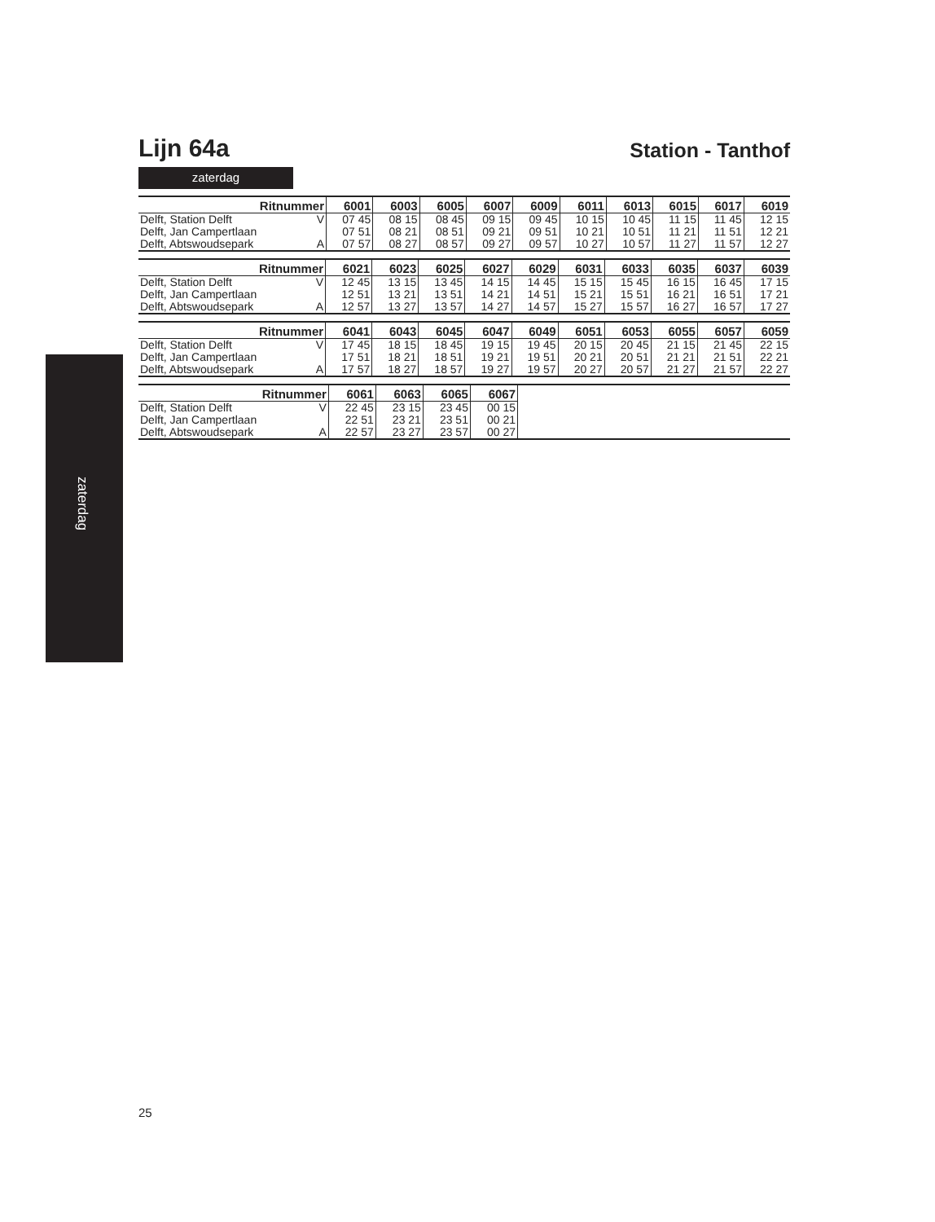zaterdag
Lijn 64a
Station - Tanthof
zaterdag
| Ritnummer | | 6001 | 6003 | 6005 | 6007 | 6009 | 6011 | 6013 | 6015 | 6017 | 6019 |
| --- | --- | --- | --- | --- | --- | --- | --- | --- | --- | --- | --- |
| Delft, Station Delft | V | 07 45 | 08 15 | 08 45 | 09 15 | 09 45 | 10 15 | 10 45 | 11 15 | 11 45 | 12 15 |
| Delft, Jan Campertlaan | | 07 51 | 08 21 | 08 51 | 09 21 | 09 51 | 10 21 | 10 51 | 11 21 | 11 51 | 12 21 |
| Delft, Abtswoudsepark | A | 07 57 | 08 27 | 08 57 | 09 27 | 09 57 | 10 27 | 10 57 | 11 27 | 11 57 | 12 27 |
| Ritnummer | | 6021 | 6023 | 6025 | 6027 | 6029 | 6031 | 6033 | 6035 | 6037 | 6039 |
| --- | --- | --- | --- | --- | --- | --- | --- | --- | --- | --- | --- |
| Delft, Station Delft | V | 12 45 | 13 15 | 13 45 | 14 15 | 14 45 | 15 15 | 15 45 | 16 15 | 16 45 | 17 15 |
| Delft, Jan Campertlaan | | 12 51 | 13 21 | 13 51 | 14 21 | 14 51 | 15 21 | 15 51 | 16 21 | 16 51 | 17 21 |
| Delft, Abtswoudsepark | A | 12 57 | 13 27 | 13 57 | 14 27 | 14 57 | 15 27 | 15 57 | 16 27 | 16 57 | 17 27 |
| Ritnummer | | 6041 | 6043 | 6045 | 6047 | 6049 | 6051 | 6053 | 6055 | 6057 | 6059 |
| --- | --- | --- | --- | --- | --- | --- | --- | --- | --- | --- | --- |
| Delft, Station Delft | V | 17 45 | 18 15 | 18 45 | 19 15 | 19 45 | 20 15 | 20 45 | 21 15 | 21 45 | 22 15 |
| Delft, Jan Campertlaan | | 17 51 | 18 21 | 18 51 | 19 21 | 19 51 | 20 21 | 20 51 | 21 21 | 21 51 | 22 21 |
| Delft, Abtswoudsepark | A | 17 57 | 18 27 | 18 57 | 19 27 | 19 57 | 20 27 | 20 57 | 21 27 | 21 57 | 22 27 |
| Ritnummer | | 6061 | 6063 | 6065 | 6067 | |
| --- | --- | --- | --- | --- | --- | --- |
| Delft, Station Delft | V | 22 45 | 23 15 | 23 45 | 00 15 | |
| Delft, Jan Campertlaan | | 22 51 | 23 21 | 23 51 | 00 21 | |
| Delft, Abtswoudsepark | A | 22 57 | 23 27 | 23 57 | 00 27 | |
25